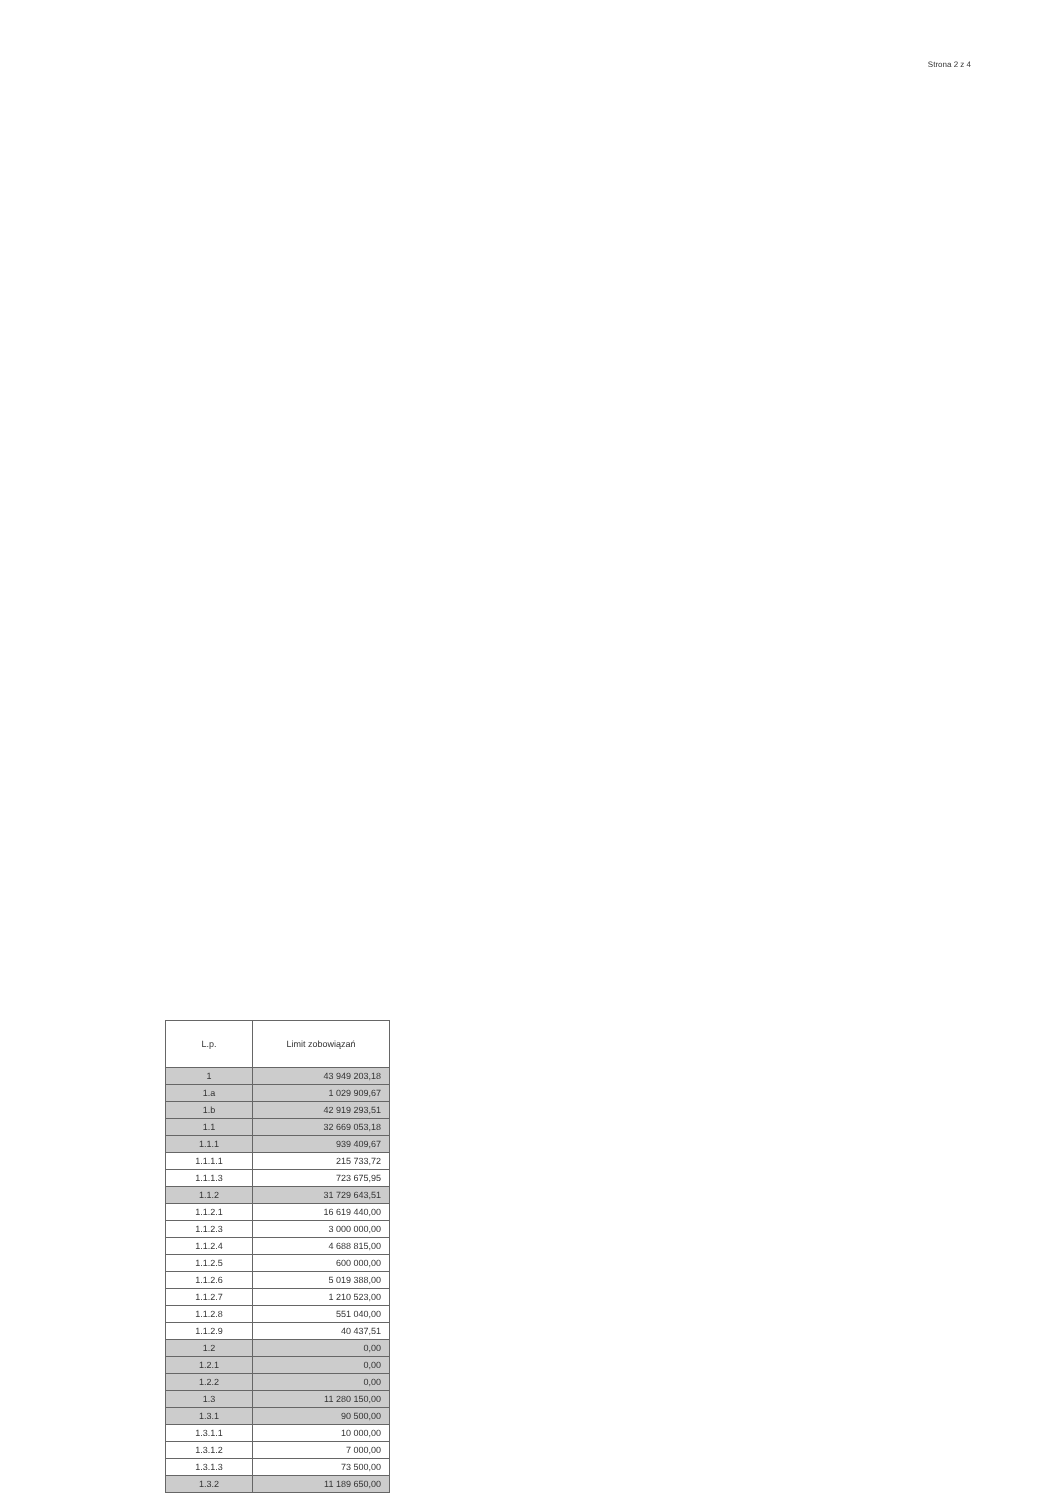Strona 2 z 4
| L.p. | Limit zobowiązań |
| --- | --- |
| 1 | 43 949 203,18 |
| 1.a | 1 029 909,67 |
| 1.b | 42 919 293,51 |
| 1.1 | 32 669 053,18 |
| 1.1.1 | 939 409,67 |
| 1.1.1.1 | 215 733,72 |
| 1.1.1.3 | 723 675,95 |
| 1.1.2 | 31 729 643,51 |
| 1.1.2.1 | 16 619 440,00 |
| 1.1.2.3 | 3 000 000,00 |
| 1.1.2.4 | 4 688 815,00 |
| 1.1.2.5 | 600 000,00 |
| 1.1.2.6 | 5 019 388,00 |
| 1.1.2.7 | 1 210 523,00 |
| 1.1.2.8 | 551 040,00 |
| 1.1.2.9 | 40 437,51 |
| 1.2 | 0,00 |
| 1.2.1 | 0,00 |
| 1.2.2 | 0,00 |
| 1.3 | 11 280 150,00 |
| 1.3.1 | 90 500,00 |
| 1.3.1.1 | 10 000,00 |
| 1.3.1.2 | 7 000,00 |
| 1.3.1.3 | 73 500,00 |
| 1.3.2 | 11 189 650,00 |